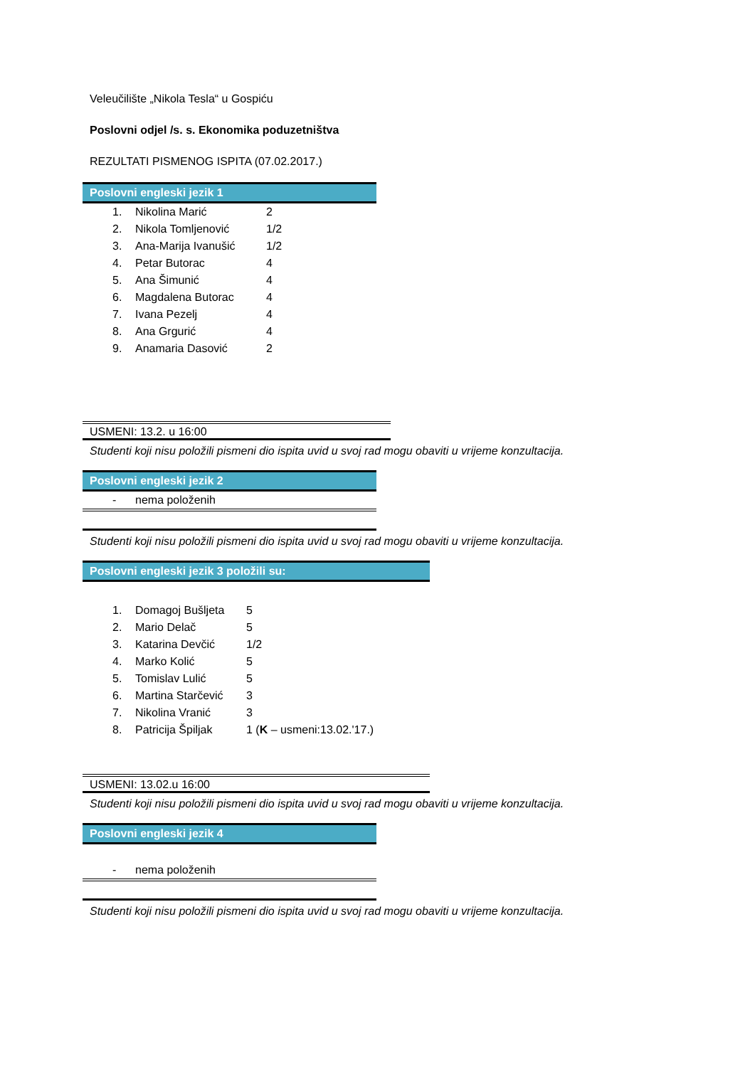Veleučilište „Nikola Tesla“ u Gospiću
Poslovni odjel /s. s. Ekonomika poduzetništva
REZULTATI PISMENOG ISPITA (07.02.2017.)
Poslovni engleski jezik 1
1. Nikolina Marić 2
2. Nikola Tomljenović 1/2
3. Ana-Marija Ivanušić 1/2
4. Petar Butorac 4
5. Ana Šimunić 4
6. Magdalena Butorac 4
7. Ivana Pezelj 4
8. Ana Grgurić 4
9. Anamaria Dasović 2
USMENI: 13.2. u 16:00
Studenti koji nisu položili pismeni dio ispita uvid u svoj rad mogu obaviti u vrijeme konzultacija.
Poslovni engleski jezik 2
- nema položenih
Studenti koji nisu položili pismeni dio ispita uvid u svoj rad mogu obaviti u vrijeme konzultacija.
Poslovni engleski jezik 3 položili su:
1. Domagoj Bušljeta 5
2. Mario Delač 5
3. Katarina Devčić 1/2
4. Marko Kolić 5
5. Tomislav Lulić 5
6. Martina Starčević 3
7. Nikolina Vranić 3
8. Patricija Špiljak 1 (K – usmeni:13.02.'17.)
USMENI: 13.02.u 16:00
Studenti koji nisu položili pismeni dio ispita uvid u svoj rad mogu obaviti u vrijeme konzultacija.
Poslovni engleski jezik 4
- nema položenih
Studenti koji nisu položili pismeni dio ispita uvid u svoj rad mogu obaviti u vrijeme konzultacija.